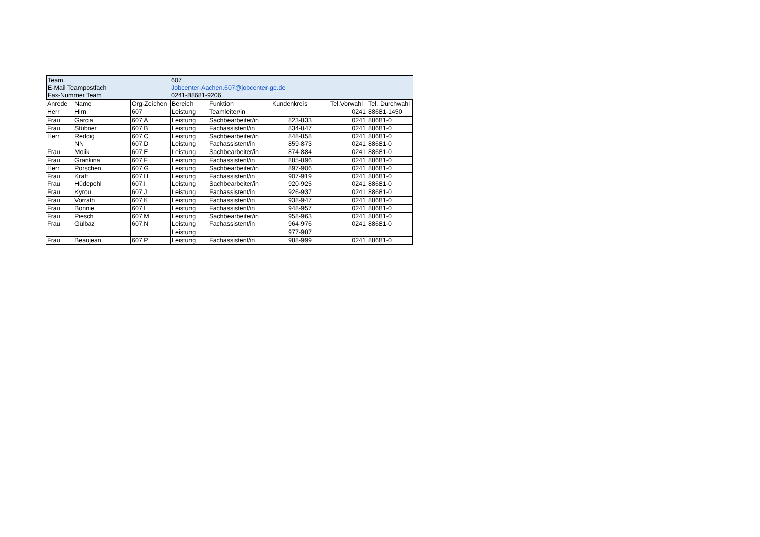| Team | 607 |
| E-Mail Teampostfach | Jobcenter-Aachen.607@jobcenter-ge.de |
| Fax-Nummer Team | 0241-88681-9206 |
| Anrede | Name | Org-Zeichen | Bereich | Funktion | Kundenkreis | Tel.Vorwahl | Tel. Durchwahl |
| --- | --- | --- | --- | --- | --- | --- | --- |
| Herr | Hirn | 607 | Leistung | Teamleiter/in | | 0241 | 88681-1450 |
| Frau | Garcia | 607.A | Leistung | Sachbearbeiter/in | 823-833 | 0241 | 88681-0 |
| Frau | Stübner | 607.B | Leistung | Fachassistent/in | 834-847 | 0241 | 88681-0 |
| Herr | Reddig | 607.C | Leistung | Sachbearbeiter/in | 848-858 | 0241 | 88681-0 |
| | NN | 607.D | Leistung | Fachassistent/in | 859-873 | 0241 | 88681-0 |
| Frau | Molik | 607.E | Leistung | Sachbearbeiter/in | 874-884 | 0241 | 88681-0 |
| Frau | Grankina | 607.F | Leistung | Fachassistent/in | 885-896 | 0241 | 88681-0 |
| Herr | Porschen | 607.G | Leistung | Sachbearbeiter/in | 897-906 | 0241 | 88681-0 |
| Frau | Kraft | 607.H | Leistung | Fachassistent/in | 907-919 | 0241 | 88681-0 |
| Frau | Hüdepohl | 607.I | Leistung | Sachbearbeiter/in | 920-925 | 0241 | 88681-0 |
| Frau | Kyrou | 607.J | Leistung | Fachassistent/in | 926-937 | 0241 | 88681-0 |
| Frau | Vorrath | 607.K | Leistung | Fachassistent/in | 938-947 | 0241 | 88681-0 |
| Frau | Bonnie | 607.L | Leistung | Fachassistent/in | 948-957 | 0241 | 88681-0 |
| Frau | Piesch | 607.M | Leistung | Sachbearbeiter/in | 958-963 | 0241 | 88681-0 |
| Frau | Gülbaz | 607.N | Leistung | Fachassistent/in | 964-976 | 0241 | 88681-0 |
| | | | Leistung | | 977-987 | | |
| Frau | Beaujean | 607.P | Leistung | Fachassistent/in | 988-999 | 0241 | 88681-0 |